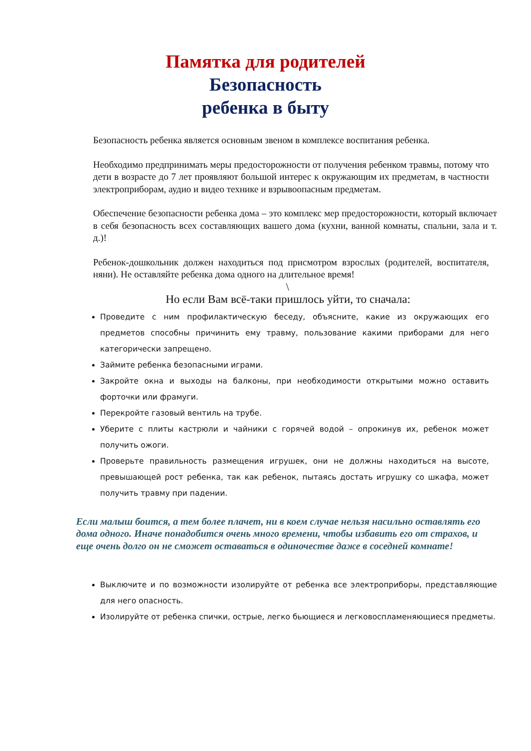Памятка для родителей
Безопасность
ребенка в быту
Безопасность ребенка является основным звеном в комплексе воспитания ребенка.
Необходимо предпринимать меры предосторожности от получения ребенком травмы, потому что дети в возрасте до 7 лет проявляют большой интерес к окружающим их предметам, в частности электроприборам, аудио и видео технике и взрывоопасным предметам.
Обеспечение безопасности ребенка дома – это комплекс мер предосторожности, который включает в себя безопасность всех составляющих вашего дома (кухни, ванной комнаты, спальни, зала и т. д.)!
Ребенок-дошкольник должен находиться под присмотром взрослых (родителей, воспитателя, няни). Не оставляйте ребенка дома одного на длительное время!
\
Но если Вам всё-таки пришлось уйти, то сначала:
Проведите с ним профилактическую беседу, объясните, какие из окружающих его предметов способны причинить ему травму, пользование какими приборами для него категорически запрещено.
Займите ребенка безопасными играми.
Закройте окна и выходы на балконы, при необходимости открытыми можно оставить форточки или фрамуги.
Перекройте газовый вентиль на трубе.
Уберите с плиты кастрюли и чайники с горячей водой – опрокинув их, ребенок может получить ожоги.
Проверьте правильность размещения игрушек, они не должны находиться на высоте, превышающей рост ребенка, так как ребенок, пытаясь достать игрушку со шкафа, может получить травму при падении.
Если малыш боится, а тем более плачет, ни в коем случае нельзя насильно оставлять его дома одного. Иначе понадобится очень много времени, чтобы избавить его от страхов, и еще очень долго он не сможет оставаться в одиночестве даже в соседней комнате!
Выключите и по возможности изолируйте от ребенка все электроприборы, представляющие для него опасность.
Изолируйте от ребенка спички, острые, легко бьющиеся и легковоспламеняющиеся предметы.